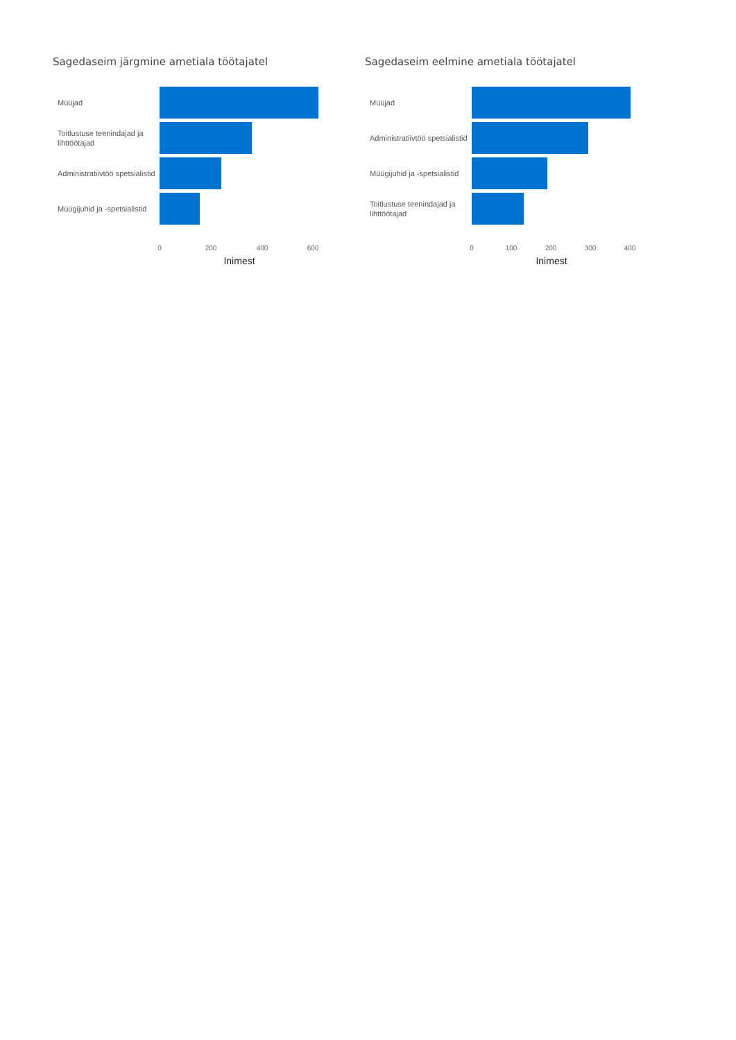Sagedaseim järgmine ametiala töötajatel
Müüjad
Toitlustuse teenindajad ja lihttöötajad
Administratiivtöö spetsialistid
Müügijuhid ja -spetsialistid
0 200 400 600
Inimest
Sagedaseim eelmine ametiala töötajatel
Müüjad
Administratiivtöö spetsialistid
Müügijuhid ja -spetsialistid
Toitlustuse teenindajad ja lihttöötajad
0 100 200 300 400
Inimest